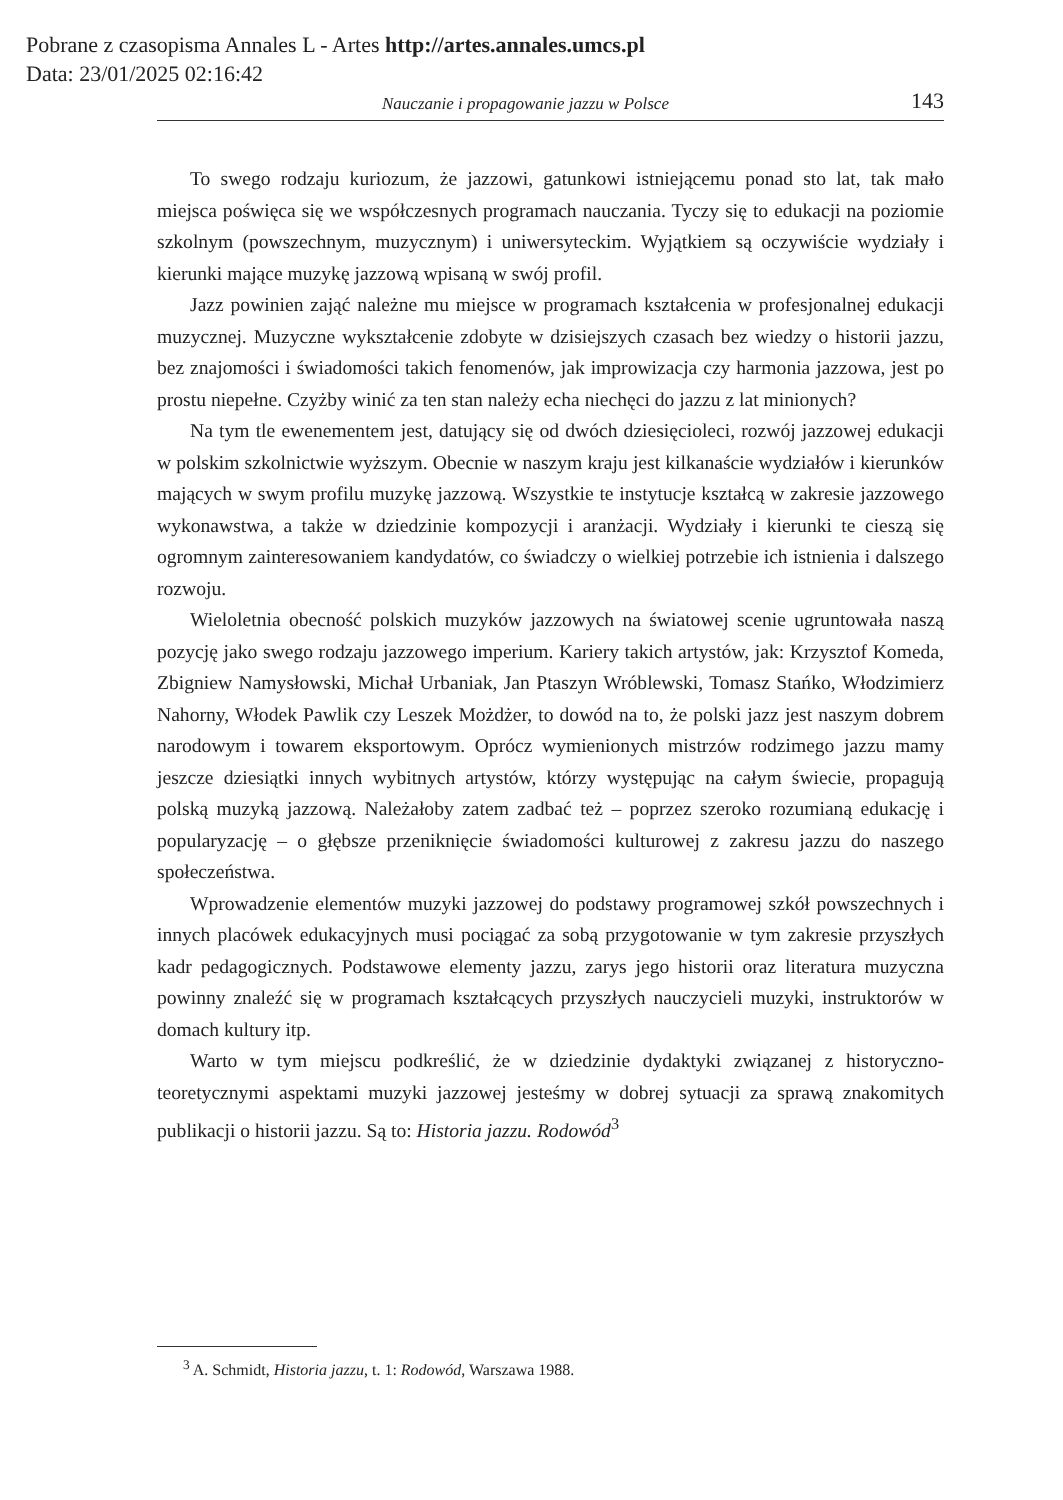Pobrane z czasopisma Annales L - Artes http://artes.annales.umcs.pl
Data: 23/01/2025 02:16:42
Nauczanie i propagowanie jazzu w Polsce 143
To swego rodzaju kuriozum, że jazzowi, gatunkowi istniejącemu ponad sto lat, tak mało miejsca poświęca się we współczesnych programach nauczania. Tyczy się to edukacji na poziomie szkolnym (powszechnym, muzycznym) i uniwersyteckim. Wyjątkiem są oczywiście wydziały i kierunki mające muzykę jazzową wpisaną w swój profil.
Jazz powinien zająć należne mu miejsce w programach kształcenia w profesjonalnej edukacji muzycznej. Muzyczne wykształcenie zdobyte w dzisiejszych czasach bez wiedzy o historii jazzu, bez znajomości i świadomości takich fenomenów, jak improwizacja czy harmonia jazzowa, jest po prostu niepełne. Czyżby winić za ten stan należy echa niechęci do jazzu z lat minionych?
Na tym tle ewenementem jest, datujący się od dwóch dziesięcioleci, rozwój jazzowej edukacji w polskim szkolnictwie wyższym. Obecnie w naszym kraju jest kilkanaście wydziałów i kierunków mających w swym profilu muzykę jazzową. Wszystkie te instytucje kształcą w zakresie jazzowego wykonawstwa, a także w dziedzinie kompozycji i aranżacji. Wydziały i kierunki te cieszą się ogromnym zainteresowaniem kandydatów, co świadczy o wielkiej potrzebie ich istnienia i dalszego rozwoju.
Wieloletnia obecność polskich muzyków jazzowych na światowej scenie ugruntowała naszą pozycję jako swego rodzaju jazzowego imperium. Kariery takich artystów, jak: Krzysztof Komeda, Zbigniew Namysłowski, Michał Urbaniak, Jan Ptaszyn Wróblewski, Tomasz Stańko, Włodzimierz Nahorny, Włodek Pawlik czy Leszek Możdżer, to dowód na to, że polski jazz jest naszym dobrem narodowym i towarem eksportowym. Oprócz wymienionych mistrzów rodzimego jazzu mamy jeszcze dziesiątki innych wybitnych artystów, którzy występując na całym świecie, propagują polską muzyką jazzową. Należałoby zatem zadbać też – poprzez szeroko rozumianą edukację i popularyzację – o głębsze przeniknięcie świadomości kulturowej z zakresu jazzu do naszego społeczeństwa.
Wprowadzenie elementów muzyki jazzowej do podstawy programowej szkół powszechnych i innych placówek edukacyjnych musi pociągać za sobą przygotowanie w tym zakresie przyszłych kadr pedagogicznych. Podstawowe elementy jazzu, zarys jego historii oraz literatura muzyczna powinny znaleźć się w programach kształcących przyszłych nauczycieli muzyki, instruktorów w domach kultury itp.
Warto w tym miejscu podkreślić, że w dziedzinie dydaktyki związanej z historyczno-teoretycznymi aspektami muzyki jazzowej jesteśmy w dobrej sytuacji za sprawą znakomitych publikacji o historii jazzu. Są to: Historia jazzu. Rodowód<sup>3</sup>
<sup>3</sup> A. Schmidt, Historia jazzu, t. 1: Rodowód, Warszawa 1988.